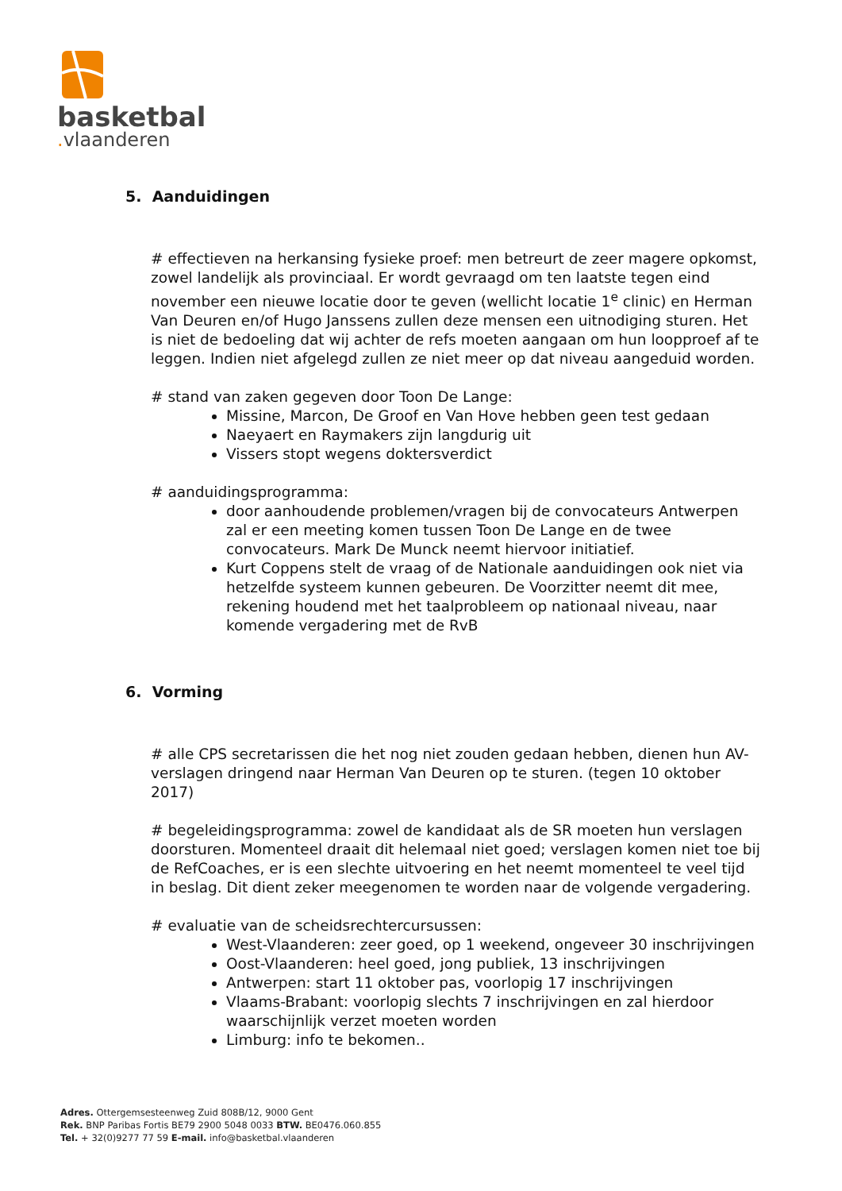basketbal
. vlaanderen
5. Aanduidingen
# effectieven na herkansing fysieke proef: men betreurt de zeer magere opkomst, zowel landelijk als provinciaal. Er wordt gevraagd om ten laatste tegen eind november een nieuwe locatie door te geven (wellicht locatie 1<sup>e</sup> clinic) en Herman Van Deuren en/of Hugo Janssens zullen deze mensen een uitnodiging sturen. Het is niet de bedoeling dat wij achter de refs moeten aangaan om hun loopproef af te leggen. Indien niet afgelegd zullen ze niet meer op dat niveau aangeduid worden.
# stand van zaken gegeven door Toon De Lange:
Missine, Marcon, De Groof en Van Hove hebben geen test gedaan
Naeyaert en Raymakers zijn langdurig uit
Vissers stopt wegens doktersverdict
# aanduidingsprogramma:
door aanhoudende problemen/vragen bij de convocateurs Antwerpen zal er een meeting komen tussen Toon De Lange en de twee convocateurs. Mark De Munck neemt hiervoor initiatief.
Kurt Coppens stelt de vraag of de Nationale aanduidingen ook niet via hetzelfde systeem kunnen gebeuren. De Voorzitter neemt dit mee, rekening houdend met het taalprobleem op nationaal niveau, naar komende vergadering met de RvB
6. Vorming
# alle CPS secretarissen die het nog niet zouden gedaan hebben, dienen hun AV-verslagen dringend naar Herman Van Deuren op te sturen. (tegen 10 oktober 2017)
# begeleidingsprogramma: zowel de kandidaat als de SR moeten hun verslagen doorsturen. Momenteel draait dit helemaal niet goed; verslagen komen niet toe bij de RefCoaches, er is een slechte uitvoering en het neemt momenteel te veel tijd in beslag. Dit dient zeker meegenomen te worden naar de volgende vergadering.
# evaluatie van de scheidsrechtercursussen:
West-Vlaanderen: zeer goed, op 1 weekend, ongeveer 30 inschrijvingen
Oost-Vlaanderen: heel goed, jong publiek, 13 inschrijvingen
Antwerpen: start 11 oktober pas, voorlopig 17 inschrijvingen
Vlaams-Brabant: voorlopig slechts 7 inschrijvingen en zal hierdoor waarschijnlijk verzet moeten worden
Limburg: info te bekomen..
Adres. Ottergemsesteenweg Zuid 808B/12, 9000 Gent
Rek. BNP Paribas Fortis BE79 2900 5048 0033 BTW. BE0476.060.855
Tel. + 32(0)9277 77 59 E-mail. info@basketbal.vlaanderen